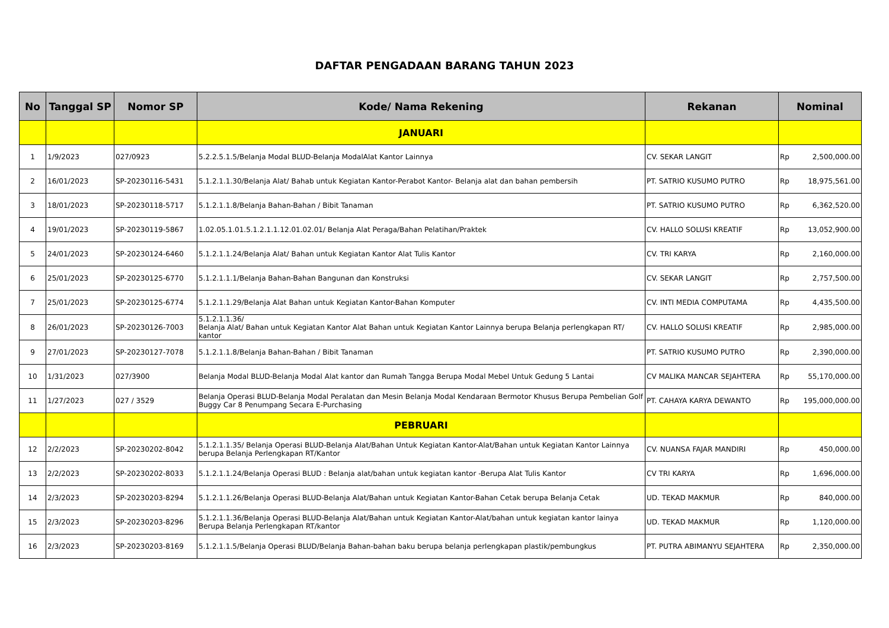DAFTAR PENGADAAN BARANG TAHUN 2023
| No | Tanggal SP | Nomor SP | Kode/ Nama Rekening | Rekanan | Nominal |
| --- | --- | --- | --- | --- | --- |
| | | | JANUARI | | |
| 1 | 1/9/2023 | 027/0923 | 5.2.2.5.1.5/Belanja Modal BLUD-Belanja ModalAlat Kantor Lainnya | CV. SEKAR LANGIT | Rp 2,500,000.00 |
| 2 | 16/01/2023 | SP-20230116-5431 | 5.1.2.1.1.30/Belanja Alat/ Bahab untuk Kegiatan Kantor-Perabot Kantor- Belanja alat dan bahan pembersih | PT. SATRIO KUSUMO PUTRO | Rp 18,975,561.00 |
| 3 | 18/01/2023 | SP-20230118-5717 | 5.1.2.1.1.8/Belanja Bahan-Bahan / Bibit Tanaman | PT. SATRIO KUSUMO PUTRO | Rp 6,362,520.00 |
| 4 | 19/01/2023 | SP-20230119-5867 | 1.02.05.1.01.5.1.2.1.1.12.01.02.01/ Belanja Alat Peraga/Bahan Pelatihan/Praktek | CV. HALLO SOLUSI KREATIF | Rp 13,052,900.00 |
| 5 | 24/01/2023 | SP-20230124-6460 | 5.1.2.1.1.24/Belanja Alat/ Bahan untuk Kegiatan Kantor Alat Tulis Kantor | CV. TRI KARYA | Rp 2,160,000.00 |
| 6 | 25/01/2023 | SP-20230125-6770 | 5.1.2.1.1.1/Belanja Bahan-Bahan Bangunan dan Konstruksi | CV. SEKAR LANGIT | Rp 2,757,500.00 |
| 7 | 25/01/2023 | SP-20230125-6774 | 5.1.2.1.1.29/Belanja Alat Bahan untuk Kegiatan Kantor-Bahan Komputer | CV. INTI MEDIA COMPUTAMA | Rp 4,435,500.00 |
| 8 | 26/01/2023 | SP-20230126-7003 | 5.1.2.1.1.36/ Belanja Alat/ Bahan untuk Kegiatan Kantor Alat Bahan untuk Kegiatan Kantor Lainnya berupa Belanja perlengkapan RT/ kantor | CV. HALLO SOLUSI KREATIF | Rp 2,985,000.00 |
| 9 | 27/01/2023 | SP-20230127-7078 | 5.1.2.1.1.8/Belanja Bahan-Bahan / Bibit Tanaman | PT. SATRIO KUSUMO PUTRO | Rp 2,390,000.00 |
| 10 | 1/31/2023 | 027/3900 | Belanja Modal BLUD-Belanja Modal Alat kantor dan Rumah Tangga Berupa Modal Mebel Untuk Gedung 5 Lantai | CV MALIKA MANCAR SEJAHTERA | Rp 55,170,000.00 |
| 11 | 1/27/2023 | 027 / 3529 | Belanja Operasi BLUD-Belanja Modal Peralatan dan Mesin Belanja Modal Kendaraan Bermotor Khusus Berupa Pembelian Golf Buggy Car 8 Penumpang Secara E-Purchasing | PT. CAHAYA KARYA DEWANTO | Rp 195,000,000.00 |
| | | | PEBRUARI | | |
| 12 | 2/2/2023 | SP-20230202-8042 | 5.1.2.1.1.35/ Belanja Operasi BLUD-Belanja Alat/Bahan Untuk Kegiatan Kantor-Alat/Bahan untuk Kegiatan Kantor Lainnya berupa Belanja Perlengkapan RT/Kantor | CV. NUANSA FAJAR MANDIRI | Rp 450,000.00 |
| 13 | 2/2/2023 | SP-20230202-8033 | 5.1.2.1.1.24/Belanja Operasi BLUD : Belanja alat/bahan untuk kegiatan kantor -Berupa Alat Tulis Kantor | CV TRI KARYA | Rp 1,696,000.00 |
| 14 | 2/3/2023 | SP-20230203-8294 | 5.1.2.1.1.26/Belanja Operasi BLUD-Belanja Alat/Bahan untuk Kegiatan Kantor-Bahan Cetak berupa Belanja Cetak | UD. TEKAD MAKMUR | Rp 840,000.00 |
| 15 | 2/3/2023 | SP-20230203-8296 | 5.1.2.1.1.36/Belanja Operasi BLUD-Belanja Alat/Bahan untuk Kegiatan Kantor-Alat/bahan untuk kegiatan kantor lainya Berupa Belanja Perlengkapan RT/kantor | UD. TEKAD MAKMUR | Rp 1,120,000.00 |
| 16 | 2/3/2023 | SP-20230203-8169 | 5.1.2.1.1.5/Belanja Operasi BLUD/Belanja Bahan-bahan baku berupa belanja perlengkapan plastik/pembungkus | PT. PUTRA ABIMANYU SEJAHTERA | Rp 2,350,000.00 |